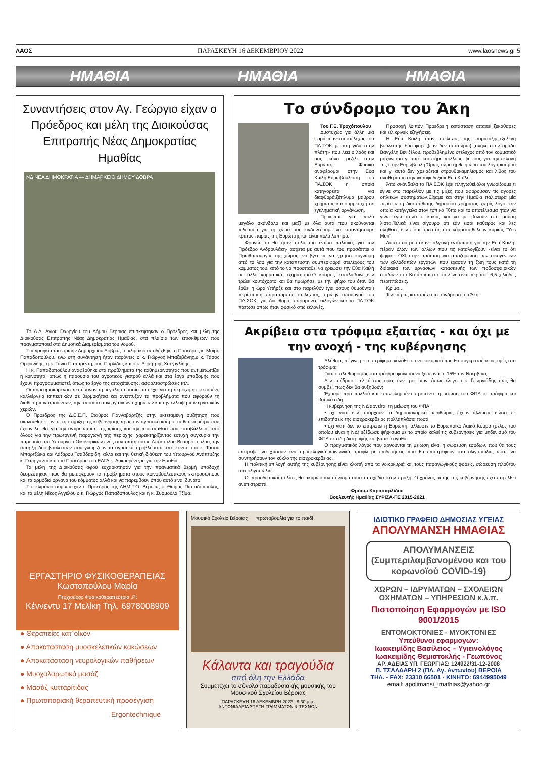ΛΑΟΣ ΠΑΡΑΣΚΕΥΗ 16 ΔΕΚΕΜΒΡΙΟΥ 2022 www.laosnews.gr 5
ΗΜΑΘΙΑ ΗΜΑΘΙΑ ΗΜΑΘΙΑ
Συναντήσεις στον Αγ. Γεώργιο είχαν ο Πρόεδρος και μέλη της Διοικούσας Επιτροπής Νέας Δημοκρατίας Ημαθίας
ΝΔ ΝΕΑ ΔΗΜΟΚΡΑΤΙΑ — ΔΗΜΑΡΧΕΙΟ ΔΗΜΟΥ ΔΟΒΡΑ
Το Δ.Δ. Αγίου Γεωργίου του Δήμου Βέροιας επισκέφτηκαν ο Πρόεδρος και μέλη της Διοικούσας Επιτροπής Νέας Δημοκρατίας Ημαθίας, στα πλαίσια των επισκέψεων που πραγματοποιεί στα Δημοτικά Διαμερίσματα του νομού.
Στα γραφεία του πρώην Δημαρχείου Δοβράς το κλιμάκιο υποδέχθηκε η Πρόεδρος κ. Μαίρη Παπαδοπούλου, ενώ στη συνάντηση ήταν παρόντες ο κ. Γιώργος Μπαξεβάνης,ο κ. Τάσος Ορφανίδης, η κ. Τάνια Παπαρέντη, ο κ. Πορλίδας και ο κ. Δημήτρης Χατζογλίδης.
Η κ. Παπαδοπούλου αναφέρθηκε στα προβλήματα της καθημερινότητας που αντιμετωπίζει η κοινότητα, όπως η παρουσία του αγροτικού γιατρού αλλά και στα έργα υποδομής που έχουν προγραμματιστεί, όπως το έργο της αποχέτευσης, ασφαλτοστρώσεις κτλ.
Οι παρευρισκόμενοι επεσήμαναν τη μεγάλη σημασία που έχει για τη περιοχή η εκτεταμένη καλλιέργεια κηπευτικών σε θερμοκήπια και ανέπτυξαν τα προβλήματα που αφορούν τη διάθεση των προϊόντων, την απουσία συνεργατικών σχημάτων και την έλλειψη των εργατικών χεριών.
Ο Πρόεδρος της Δ.Ε.Ε.Π. Σταύρος Γιανναβαρτζής στην εκτεταμένη συζήτηση που ακολούθησε τόνισε τη στήριξη της κυβέρνησης προς τον αγροτικό κόσμο, τα θετικά μέτρα που έχουν ληφθεί για την αντιμετώπιση της κρίσης και την προσπάθεια που καταβάλλεται από όλους για την πρωτογενή παραγωγή της περιοχής, χαρακτηρίζοντας ευτυχή συγκυρία την παρουσία στο Υπουργείο Οικονομικών ενός συντοπίτη του κ. Απόστολου Βεσυρόπουλου, την ύπαρξη δύο βουλευτών που γνωρίζουν τα αγροτικά προβλήματα από κοντά, του κ. Τάσου Μπαρτζώκα και Λάζαρου Τσαβδαρίδη, αλλά και την θετική διάθεση του Υπουργού Ανάπτυξης κ. Γεωργαντά και του Προέδρου του ΕΛΓΑ κ. Λυκουρέντζου για την Ημαθία.
Τα μέλη της Διοικούσας αφού ευχαρίστησαν για την πραγματικά θερμή υποδοχή δεσμεύτηκαν πως θα μεταφέρουν τα προβλήματα στους κοινοβουλευτικούς εκπροσώπους και τα αρμόδια όργανα του κόμματος αλλά και να παρέμβουν όπου αυτό είναι δυνατό.
Στο κλιμάκιο συμμετείχαν ο Πρόεδρος της ΔΗΜ.Τ.Ο. Βέροιας κ. Θωμάς Παπαδόπουλος, και τα μέλη Νίκος Αγγέλου ο κ. Γιώργος Παπαδόπουλος και η κ. Συρμούλα Τζίμα.
Το σύνδρομο του Άκη
Του Γ.Ξ. Τροχόπουλου
Δυστυχώς για άλλη μια φορά πιάνεται στέλεχος του ΠΑ.ΣΟΚ με «τη γίδα στην πλάτη» που λέει ο λαός και μας κάνει ρεζίλι στην Ευρώπη. Φυσικά αναφέρομαι στην Εύα Καϊλή,Ευρωβουλευτη του ΠΑ.ΣΟΚ η οποία κατηγορείται για διαφθορά,ξέπλυμα μαύρου χρήματος και συμμετοχή σε εγκληματική οργάνωση.
Πρόκειται για πολύ μεγάλο σκάνδαλο και μαζί με όλα αυτά που ακούγονται τελευταία για τη χώρα μας κινδυνεύουμε να καταντήσουμε κράτος-παρίας της Ευρώπης και είναι πολύ λυπηρό.
Φρονώ ότι θα ήταν πολύ πιο έντιμο πολιτικά, για τον Πρόεδρο Ανδρουλάκη- άσχετα με αυτά που του προσάπτει ο Πρωθυπουργός της χώρας- να βγει και να ζητήσει συγνώμη από το λαό για την κατάπτυστη συμπεριφορά στελέχους του κόμματος του, από το να προσπαθεί να χρεώσει την Εύα Καϊλή σε άλλο κομματικό σχηματισμό.Ο κόσμος καταλαβαινει,δεν τρώει κουτόχορτο και θα τιμωρήσει με την ψήφο του όταν θα έρθει η ώρα.Υπήρξε και στο παρελθόν (για όσους θυμούνται) περίπτωση παραπομπής στελέχους, πρώην υπουργού του ΠΑ.ΣΟΚ, για διαφθορά, παραμονές εκλογών και το ΠΑ.ΣΟΚ πάτωσε όπως ήταν φυσικό στις εκλογές.
Προσοχή λοιπόν Πρόεδρε,η κατάσταση απαιτεί ξεκάθαρες και ειλικρινείς εξηγήσεις.
Η Εύα Καϊλή ήταν στέλεχος της παράταξης,εξελέγη βουλευτής δύο φορές(εάν δεν απατώμαι) ,ανήκε στην ομάδα Βαγγέλη Βενιζέλου, προβεβλημένο στέλεχος από τον κομματικό μηχανισμό γι αυτό και πήρε πολλούς ψήφους για την εκλογή της στην Ευρωβουλή.Όμως τώρα ήρθε η ώρα του λογαριασμού και γι αυτό δεν χρειάζεται στρουθοκαμηλισμός και λίθος του αναθέματοςστην «κρυφοδεξιά» Εύα Καϊλή
Άπο σκάνδαλα το ΠΑ.ΣΟΚ έχει πληγωθεί,όλοι γνωρίζουμε τι έγινε στο παρελθόν με τις μίζες που αφορούσαν τις αγορές οπλικών συστημάτων.Είχαμε και στην Ημαθία παλιότερα μία περίπτωση διασπάθισης δημοσίου χρήματος χωρίς λόγο, την οποία κατήγγειλα στον τοπικό Τύπο και το αποτέλεσμα ήταν να γίνω έγω απλά ο κακός και να με βάλουν στη μαύρη λίστα.Τελικά είναι σίγουρο ότι εάν εισαι καθαρός και λες αλήθειες δεν είσαι αρεστός στα κόμματα,θέλουν κυρίως “Yes Men”
Αυτό που μου έκανε αλγεινή εντύπωση για την Εύα Καϊλή-πέραν όλων των άλλων που τις καταλογίζουν -είναι το ότι ψηφισε ΟΧΙ στην πρόταση για αποζημίωση των οικογένειων των αλλοδαπών εργατών που έχασαν τη ζωη τους κατά τη διάρκεια των εργασιών κατασκευής των ποδοσφαιρικών σταδίων στο Κατάρ και απ ότι λένε είναι περίπου 6,5 χιλιάδες περιπτώσεις.
Κρίμα…
Τελικά μας κατατρέχει το σύνδρομο του Άκη
Ακρίβεια στα τρόφιμα εξαιτίας - και όχι με την ανοχή - της κυβέρνησης
Αλήθεια, τι έγινε με το περίφημο καλάθι του νοικοκυριού που θα συγκρατούσε τις τιμές στα τρόφιμα;
Γιατί ο πληθωρισμός στα τρόφιμα φαίνεται να ξεπερνά το 15% τον Νοέμβριο;
Δεν επέδρασε τελικά στις τιμές των τροφίμων, όπως έλεγε ο κ. Γεωργιάδης πως θα συμβεί, πως δεν θα αυξηθούν;
Έχουμε προ πολλού και επανειλημμένα προτείνει τη μείωση του ΦΠΑ σε τρόφιμα και βασικά είδη.
Η κυβέρνηση της ΝΔ αρνείται τη μείωση του ΦΠΑ:
• όχι γιατί δεν υπάρχουν τα δημοσιονομικά περιθώρια, έχουν άλλωστε δώσει σε επιδοτήσεις της αισχροκέρδειας πολλαπλάσια ποσά.
• όχι γιατί δεν το επιτρέπει η Ευρώπη, άλλωστε το Ευρωπαϊκό Λαϊκό Κόμμα (μέλος του οποίου είναι η ΝΔ) εξέδωσε ψήφισμα με το οποίο καλεί τις κυβερνήσεις για μηδενισμό του ΦΠΑ σε είδη διατροφής και βασικά αγαθά.
Ο πραγματικός λόγος που αρνούνται τη μείωση είναι η σώρευση εσόδων, που θα τους επιτρέψει να χτίσουν ένα προεκλογικό κοινωνικό προφίλ με επιδοτήσεις που θα επιστρέφουν στα ολιγοπώλια, ώστε να συντηρήσουν τον κύκλο της αισχροκέρδειας.
Η πολιτική επιλογή αυτής της κυβέρνησης είναι κλοπή από τα νοικοκυριά και τους παραγωγικούς φορείς, σώρευση πλούτου στα ολιγοπώλια.
Οι προοδευτικοί πολίτες θα ακυρώσουν σύντομα αυτά τα σχέδια στην πράξη. Ο χρόνος αυτής της κυβέρνησης έχει παρέλθει ανεπιστρεπτί.
Φρόσω Καρασαρλίδου
Βουλευτής Ημαθίας ΣΥΡΙΖΑ-ΠΣ 2015-2021
ΕΡΓΑΣΤΗΡΙΟ ΦΥΣΙΚΟΘΕΡΑΠΕΙΑΣ
Κωστοπούλου Μαρία
Πτυχιούχος Φυσικοθεραπεύτρια ,Pt
Κέννεντυ 17 Μελίκη Τηλ. 6978008909
● Θεραπείες κατ΄οίκον
● Αποκατάσταση μυοσκελετικών κακώσεων
● Αποκατάσταση νευρολογικών παθήσεων
● Μυοχαλαρωτικό μασάζ
● Μασάζ κυτταρίτιδας
● Πρωτοποριακή θεραπευτική προσέγγιση
Ergontechnique
Μουσικό Σχολείο Βέροιας πρωτοβουλία για το παιδί
Κάλαντα και τραγούδια
από όλη την Ελλάδα
Συμμετέχει το σύνολο παραδοσιακής μουσικής του Μουσικού Σχολείου Βέροιας
ΠΑΡΑΣΚΕΥΗ 16 ΔΕΚΕΜΒΡΗ 2022 | 8:30 μ.μ.
ΑΝΤΩΝΙΑΔΕΙΑ ΣΤΕΓΗ ΓΡΑΜΜΑΤΩΝ & ΤΕΧΝΩΝ
ΙΔΙΩΤΙΚΟ ΓΡΑΦΕΙΟ ΔΗΜΟΣΙΑΣ ΥΓΕΙΑΣ
ΑΠΟΛΥΜΑΝΣΗ ΗΜΑΘΙΑΣ
ΑΠΟΛΥΜΑΝΣΕΙΣ (Συμπεριλαμβανομένου και του κορωνοϊού COVID-19)
ΧΩΡΩΝ – ΙΔΡΥΜΑΤΩΝ – ΣΧΟΛΕΙΩΝ ΟΧΗΜΑΤΩΝ – ΥΠΗΡΕΣΙΩΝ κ.λ.π.
Πιστοποίηση Εφαρμογών με ISO 9001/2015
ΕΝΤΟΜΟΚΤΟΝΙΕΣ - ΜΥΟΚΤΟΝΙΕΣ
Υπεύθυνοι εφαρμογών:
Ιωακειμίδης Βασίλειος – Υγιεινολόγος
Ιωακειμίδης Θεμιστοκλής - Γεωπόνος
ΑΡ. ΑΔΕΙΑΣ ΥΠ. ΓΕΩΡΓΙΑΣ: 124922/31-12-2008
Π. ΤΣΑΛΔΑΡΗ 2 (ΠΛ. Αγ. Αντωνίου) ΒΕΡΟΙΑ
ΤΗΛ. - FAX: 23310 66501 - ΚΙΝΗΤΟ: 6944995049
email: apolimansi_imathias@yahoo.gr